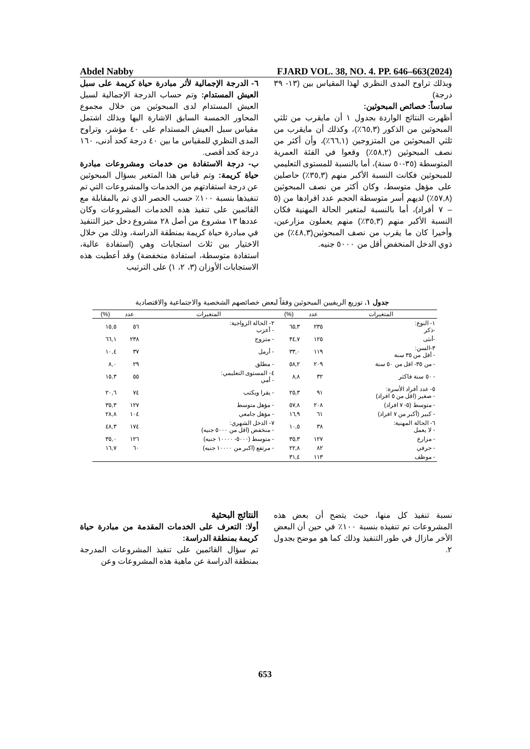Abdel Nabby FJARD VOL. 38, NO. 4. PP. 646–663(2024)
٦- الدرجة الإجمالية لأثر مبادرة حياة كريمة على سبل العيش المستدام: وتم حساب الدرجة الإجمالية لسبل العيش المستدام لدى المبحوثين من خلال مجموع المحاور الخمسة السابق الاشارة اليها وبذلك اشتمل مقياس سبل العيش المستدام على ٤٠ مؤشر، وتراوح المدى النظري للمقياس ما بين ٤٠ درجة كحد أدنى، ١٦٠ درجة كحد أقصى.
ب- درجة الاستفادة من خدمات ومشروعات مبادرة حياة كريمة: وتم قياس هذا المتغير بسؤال المبحوثين عن درجة استفادتهم من الخدمات والمشروعات التي تم تنفيذها بنسبة ١٠٠٪ حسب الحصر الذي تم بالمقابلة مع القائمين على تنفيذ هذه الخدمات المشروعات وكان عددها ١٣ مشروع من أصل ٢٨ مشروع دخل حيز التنفيذ في مبادرة حياة كريمة بمنطقة الدراسة، وذلك من خلال الاختيار بين ثلاث استجابات وهي (استفادة عالية، استفادة متوسطة، استفادة منخفضة) وقد أعطيت هذه الاستجابات الأوزان (٣، ٢، ١) على الترتيب
وبذلك تراوح المدى النظري لهذا المقياس بين (١٣- ٣٩ درجة)
سادساً: خصائص المبحوثين:
أظهرت النتائج الواردة بجدول ١ أن مايقرب من ثلثي المبحوثين من الذكور (٦٥,٣٪)، وكذلك أن مايقرب من ثلثي المبحوثين من المتزوجين (٦٦,١٪)، وأن أكثر من نصف المبحوثين (٥٨,٢٪) وقعوا في الفئة العمرية المتوسطة (٣٥-٥٠ سنة)، أما بالنسبة للمستوى التعليمي للمبحوثين فكانت النسبة الأكبر منهم (٣٥,٣٪) حاصلين على مؤهل متوسط، وكان أكثر من نصف المبحوثين (٥٧,٨٪) لديهم أسر متوسطة الحجم عدد افرادها من (٥ – ٧ أفراد)، أما بالنسبة لمتغير الحالة المهنية فكان النسبة الأكبر منهم (٣٥,٣٪) منهم يعملون مزارعين، وأخيرا كان ما يقرب من نصف المبحوثين(٤٨,٣٪) من ذوي الدخل المنخفض أقل من ٥٠٠٠ جنيه.
جدول ١. توزيع الريفيين المبحوثين وفقاً لبعض خصائصهم الشخصية والاجتماعية والاقتصادية
| المتغيرات | عدد | (%) | المتغيرات | عدد | (%) |
| --- | --- | --- | --- | --- | --- |
| ١- النوع: -ذكر | ٢٣٥ | ٦٥,٣ | ٢- الحالة الزواجية: - أعزب | ٥٦ | ١٥,٥ |
| -أنثى | ١٢٥ | ٣٤,٧ | - متزوج | ٢٣٨ | ٦٦,١ |
| ٣-السن: - أقل من ٣٥ سنة | ١١٩ | ٣٣,٠ | - أرمل | ٣٧ | ١٠,٤ |
| - من ٣٥- اقل من ٥٠ سنة | ٢٠٩ | ٥٨,٢ | - مطلق | ٢٩ | ٨,٠ |
| - ٥٠ سنة فاكثر | ٣٢ | ٨,٨ | ٤- المستوى التعليمي: - أمي | ٥٥ | ١٥,٣ |
| ٥- عدد أفراد الأسرة: - صغير (اقل من ٥ افراد) | ٩١ | ٢٥,٣ | - يقرا ويكتب | ٧٤ | ٢٠,٦ |
| - متوسط (٥- ٧ افراد) | ٢٠٨ | ٥٧,٨ | - مؤهل متوسط | ١٢٧ | ٣٥,٣ |
| - كبير (أكبر من ٧ افراد) | ٦١ | ١٦,٩ | - مؤهل جامعي | ١٠٤ | ٢٨,٨ |
| ٦- الحالة المهنية: - لا يعمل | ٣٨ | ١٠,٥ | ٧- الدخل الشهري: - منخفض (اقل من ٥٠٠٠ جنيه) | ١٧٤ | ٤٨,٣ |
| - مزارع | ١٢٧ | ٣٥,٣ | - متوسط (٥٠٠٠- ١٠٠٠٠ جنيه) | ١٢٦ | ٣٥,٠ |
| - حرفي | ٨٢ | ٢٢,٨ | - مرتفع (اكبر من ١٠٠٠٠ جنيه) | ٦٠ | ١٦,٧ |
| - موظف | ١١٣ | ٣١,٤ | | | |
النتائج البحثية
أولا: التعرف على الخدمات المقدمة من مبادرة حياة كريمة بمنطقة الدراسة:
تم سؤال القائمين على تنفيذ المشروعات المدرجة بمنطقة الدراسة عن ماهية هذه المشروعات وعن
نسبة تنفيذ كل منها، حيث يتضح أن بعض هذه المشروعات تم تنفيذه بنسبة ١٠٠٪ في حين أن البعض الأخر مازال في طور التنفيذ وذلك كما هو موضح بجدول ٢.
653